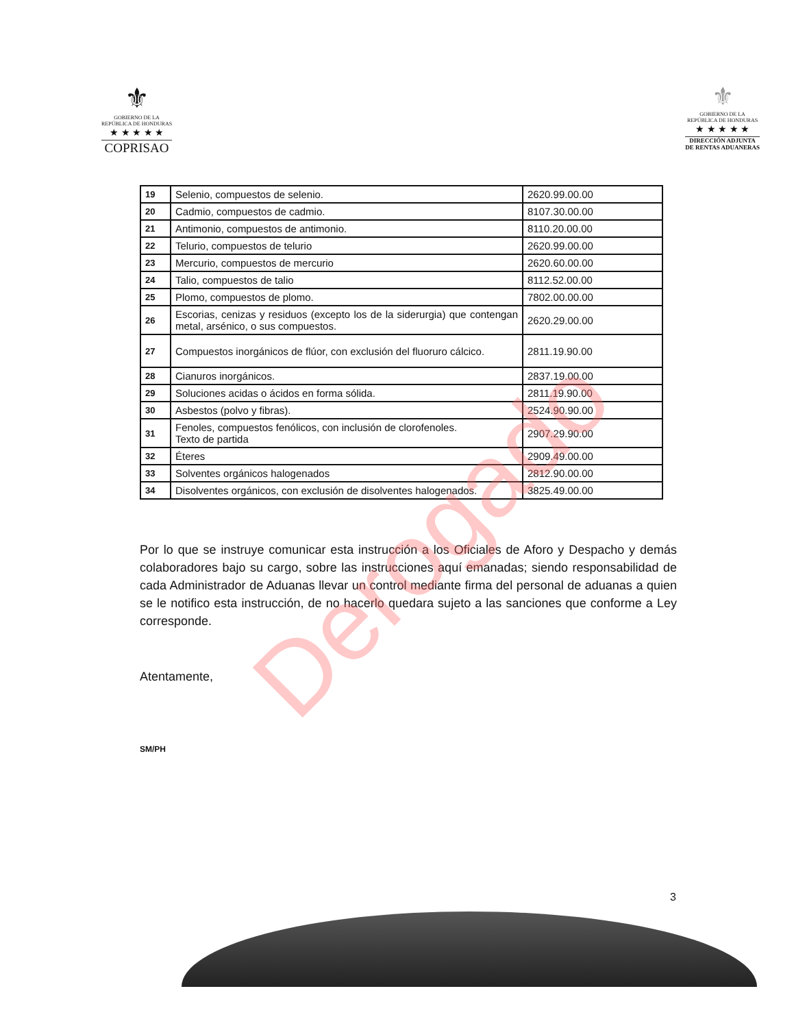⚜
GOBIERNO DE LA
REPÚBLICA DE HONDURAS
★ ★ ★ ★ ★
COPRISAO
⚜
GOBIERNO DE LA
REPÚBLICA DE HONDURAS
★ ★ ★ ★ ★
DIRECCIÓN ADJUNTA
DE RENTAS ADUANERAS
| 19 | Selenio, compuestos de selenio. | 2620.99.00.00 |
| 20 | Cadmio, compuestos de cadmio. | 8107.30.00.00 |
| 21 | Antimonio, compuestos de antimonio. | 8110.20.00.00 |
| 22 | Telurio, compuestos de telurio | 2620.99.00.00 |
| 23 | Mercurio, compuestos de mercurio | 2620.60.00.00 |
| 24 | Talio, compuestos de talio | 8112.52.00.00 |
| 25 | Plomo, compuestos de plomo. | 7802.00.00.00 |
| 26 | Escorias, cenizas y residuos (excepto los de la siderurgia) que contengan metal, arsénico, o sus compuestos. | 2620.29.00.00 |
| 27 | Compuestos inorgánicos de flúor, con exclusión del fluoruro cálcico. | 2811.19.90.00 |
| 28 | Cianuros inorgánicos. | 2837.19.00.00 |
| 29 | Soluciones acidas o ácidos en forma sólida. | 2811.19.90.00 |
| 30 | Asbestos (polvo y fibras). | 2524.90.90.00 |
| 31 | Fenoles, compuestos fenólicos, con inclusión de clorofenoles. Texto de partida | 2907.29.90.00 |
| 32 | Éteres | 2909.49.00.00 |
| 33 | Solventes orgánicos halogenados | 2812.90.00.00 |
| 34 | Disolventes orgánicos, con exclusión de disolventes halogenados. | 3825.49.00.00 |
Por lo que se instruye comunicar esta instrucción a los Oficiales de Aforo y Despacho y demás colaboradores bajo su cargo, sobre las instrucciones aquí emanadas; siendo responsabilidad de cada Administrador de Aduanas llevar un control mediante firma del personal de aduanas a quien se le notifico esta instrucción, de no hacerlo quedara sujeto a las sanciones que conforme a Ley corresponde.
Atentamente,
SM/PH
3
Derogado